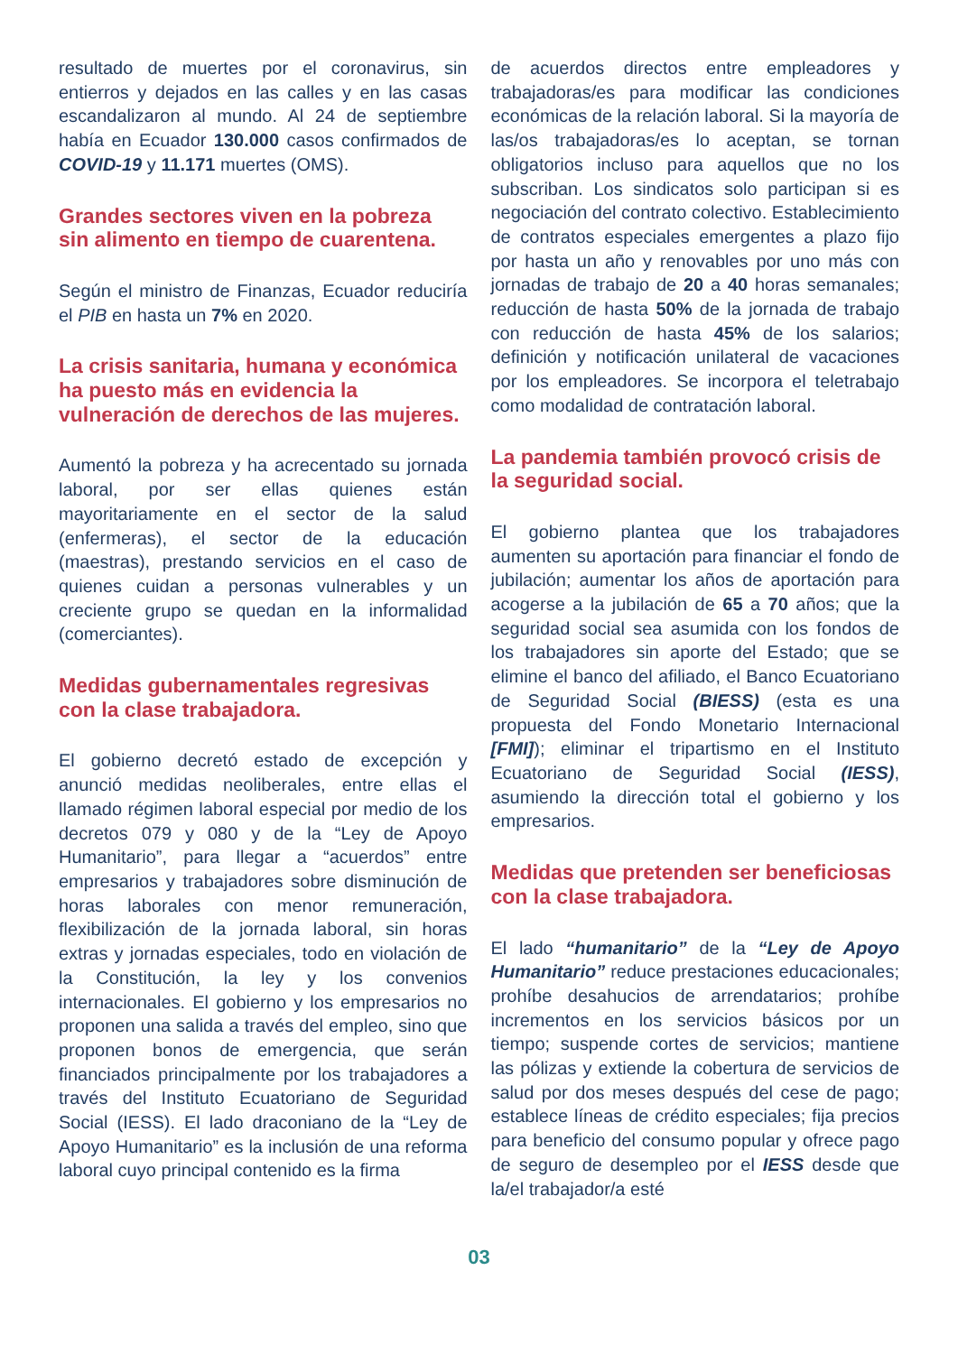resultado de muertes por el coronavirus, sin entierros y dejados en las calles y en las casas escandalizaron al mundo. Al 24 de septiembre había en Ecuador 130.000 casos confirmados de COVID-19 y 11.171 muertes (OMS).
Grandes sectores viven en la pobreza sin alimento en tiempo de cuarentena.
Según el ministro de Finanzas, Ecuador reduciría el PIB en hasta un 7% en 2020.
La crisis sanitaria, humana y económica ha puesto más en evidencia la vulneración de derechos de las mujeres.
Aumentó la pobreza y ha acrecentado su jornada laboral, por ser ellas quienes están mayoritariamente en el sector de la salud (enfermeras), el sector de la educación (maestras), prestando servicios en el caso de quienes cuidan a personas vulnerables y un creciente grupo se quedan en la informalidad (comerciantes).
Medidas gubernamentales regresivas con la clase trabajadora.
El gobierno decretó estado de excepción y anunció medidas neoliberales, entre ellas el llamado régimen laboral especial por medio de los decretos 079 y 080 y de la “Ley de Apoyo Humanitario”, para llegar a “acuerdos” entre empresarios y trabajadores sobre disminución de horas laborales con menor remuneración, flexibilización de la jornada laboral, sin horas extras y jornadas especiales, todo en violación de la Constitución, la ley y los convenios internacionales. El gobierno y los empresarios no proponen una salida a través del empleo, sino que proponen bonos de emergencia, que serán financiados principalmente por los trabajadores a través del Instituto Ecuatoriano de Seguridad Social (IESS). El lado draconiano de la “Ley de Apoyo Humanitario” es la inclusión de una reforma laboral cuyo principal contenido es la firma
de acuerdos directos entre empleadores y trabajadoras/es para modificar las condiciones económicas de la relación laboral. Si la mayoría de las/os trabajadoras/es lo aceptan, se tornan obligatorios incluso para aquellos que no los subscriban. Los sindicatos solo participan si es negociación del contrato colectivo. Establecimiento de contratos especiales emergentes a plazo fijo por hasta un año y renovables por uno más con jornadas de trabajo de 20 a 40 horas semanales; reducción de hasta 50% de la jornada de trabajo con reducción de hasta 45% de los salarios; definición y notificación unilateral de vacaciones por los empleadores. Se incorpora el teletrabajo como modalidad de contratación laboral.
La pandemia también provocó crisis de la seguridad social.
El gobierno plantea que los trabajadores aumenten su aportación para financiar el fondo de jubilación; aumentar los años de aportación para acogerse a la jubilación de 65 a 70 años; que la seguridad social sea asumida con los fondos de los trabajadores sin aporte del Estado; que se elimine el banco del afiliado, el Banco Ecuatoriano de Seguridad Social (BIESS) (esta es una propuesta del Fondo Monetario Internacional [FMI]); eliminar el tripartismo en el Instituto Ecuatoriano de Seguridad Social (IESS), asumiendo la dirección total el gobierno y los empresarios.
Medidas que pretenden ser beneficiosas con la clase trabajadora.
El lado “humanitario” de la “Ley de Apoyo Humanitario” reduce prestaciones educacionales; prohíbe desahucios de arrendatarios; prohíbe incrementos en los servicios básicos por un tiempo; suspende cortes de servicios; mantiene las pólizas y extiende la cobertura de servicios de salud por dos meses después del cese de pago; establece líneas de crédito especiales; fija precios para beneficio del consumo popular y ofrece pago de seguro de desempleo por el IESS desde que la/el trabajador/a esté
03